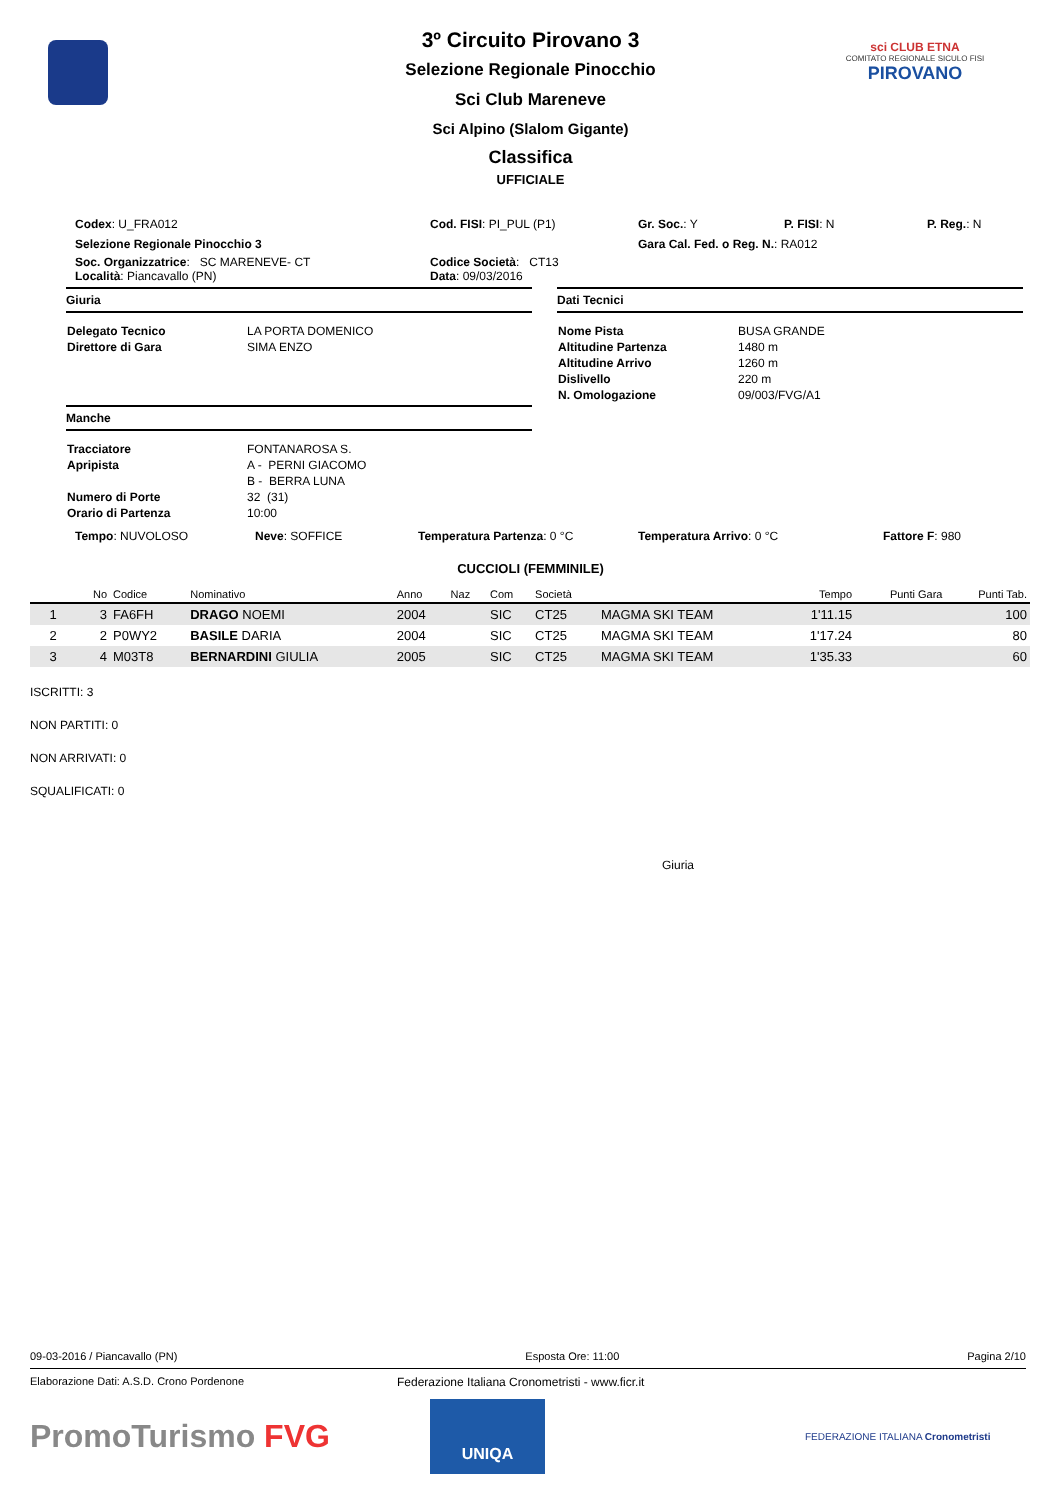sci CLUB ETNA
COMITATO REGIONALE SICULO FISI
PIROVANO
3º Circuito Pirovano 3
Selezione Regionale Pinocchio
Sci Club Mareneve
Sci Alpino (Slalom Gigante)
Classifica
UFFICIALE
Codex: U_FRA012 Cod. FISI: PI_PUL (P1) Gr. Soc.: Y P. FISI: N P. Reg.: N
Selezione Regionale Pinocchio 3 Gara Cal. Fed. o Reg. N.: RA012
Soc. Organizzatrice: SC MARENEVE- CT Codice Società: CT13
Località: Piancavallo (PN) Data: 09/03/2016
Giuria
| Delegato Tecnico | LA PORTA DOMENICO |
| Direttore di Gara | SIMA ENZO |
Manche
| Tracciatore | FONTANAROSA S. |
| Apripista | A - PERNI GIACOMO |
| | B - BERRA LUNA |
| Numero di Porte | 32 (31) |
| Orario di Partenza | 10:00 |
Dati Tecnici
| Nome Pista | BUSA GRANDE |
| Altitudine Partenza | 1480 m |
| Altitudine Arrivo | 1260 m |
| Dislivello | 220 m |
| N. Omologazione | 09/003/FVG/A1 |
Tempo: NUVOLOSO Neve: SOFFICE Temperatura Partenza: 0 °C Temperatura Arrivo: 0 °C Fattore F: 980
CUCCIOLI (FEMMINILE)
| | No | Codice | Nominativo | Anno | Naz | Com | Società | | Tempo | Punti Gara | Punti Tab. |
| --- | --- | --- | --- | --- | --- | --- | --- | --- | --- | --- | --- |
| 1 | 3 | FA6FH | DRAGO NOEMI | 2004 | | SIC | CT25 | MAGMA SKI TEAM | 1'11.15 | | 100 |
| 2 | 2 | P0WY2 | BASILE DARIA | 2004 | | SIC | CT25 | MAGMA SKI TEAM | 1'17.24 | | 80 |
| 3 | 4 | M03T8 | BERNARDINI GIULIA | 2005 | | SIC | CT25 | MAGMA SKI TEAM | 1'35.33 | | 60 |
ISCRITTI: 3
NON PARTITI: 0
NON ARRIVATI: 0
SQUALIFICATI: 0
Giuria
09-03-2016 / Piancavallo (PN) Esposta Ore: 11:00 Pagina 2/10
Elaborazione Dati: A.S.D. Crono Pordenone Federazione Italiana Cronometristi - www.ficr.it
PromoTurismo FVG
UNIQA
FEDERAZIONE ITALIANA Cronometristi